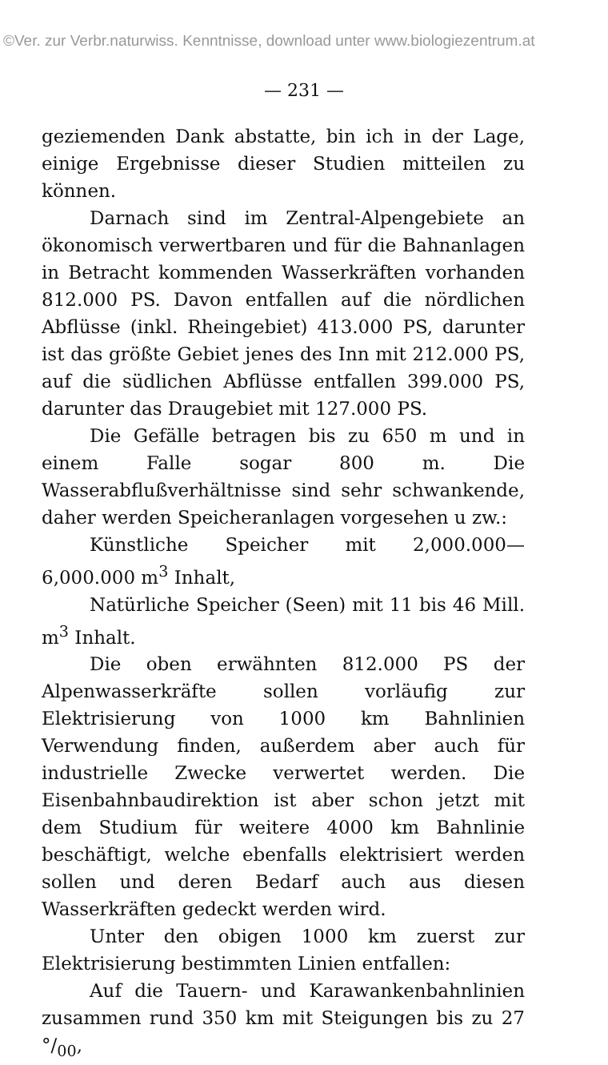©Ver. zur Verbr.naturwiss. Kenntnisse, download unter www.biologiezentrum.at
— 231 —
geziemenden Dank abstatte, bin ich in der Lage, einige Ergebnisse dieser Studien mitteilen zu können.
Darnach sind im Zentral-Alpengebiete an ökonomisch verwertbaren und für die Bahnanlagen in Betracht kommenden Wasserkräften vorhanden 812.000 PS. Davon entfallen auf die nördlichen Abflüsse (inkl. Rheingebiet) 413.000 PS, darunter ist das größte Gebiet jenes des Inn mit 212.000 PS, auf die südlichen Abflüsse entfallen 399.000 PS, darunter das Draugebiet mit 127.000 PS.
Die Gefälle betragen bis zu 650 m und in einem Falle sogar 800 m. Die Wasserabflußverhältnisse sind sehr schwankende, daher werden Speicheranlagen vorgesehen u zw.:
Künstliche Speicher mit 2,000.000—6,000.000 m<sup>3</sup> Inhalt,
Natürliche Speicher (Seen) mit 11 bis 46 Mill. m<sup>3</sup> Inhalt.
Die oben erwähnten 812.000 PS der Alpenwasserkräfte sollen vorläufig zur Elektrisierung von 1000 km Bahnlinien Verwendung finden, außerdem aber auch für industrielle Zwecke verwertet werden. Die Eisenbahnbaudirektion ist aber schon jetzt mit dem Studium für weitere 4000 km Bahnlinie beschäftigt, welche ebenfalls elektrisiert werden sollen und deren Bedarf auch aus diesen Wasserkräften gedeckt werden wird.
Unter den obigen 1000 km zuerst zur Elektrisierung bestimmten Linien entfallen:
Auf die Tauern- und Karawankenbahnlinien zusammen rund 350 km mit Steigungen bis zu 27 °/<sub>00</sub>,